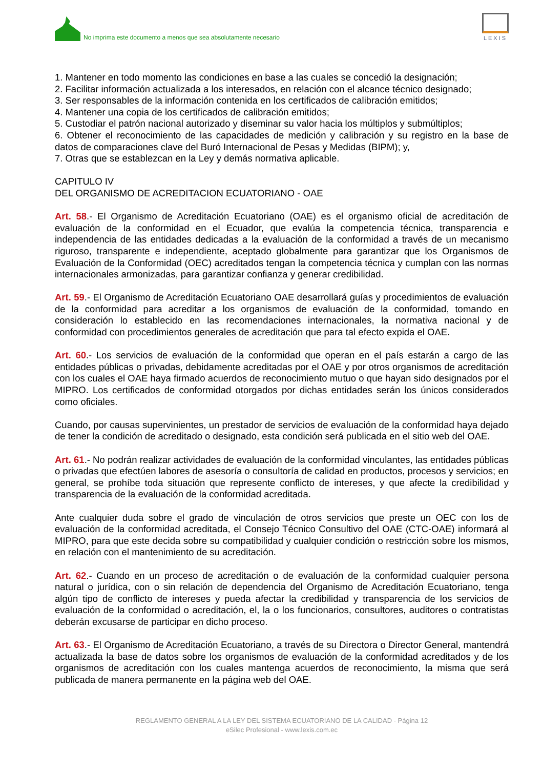No imprima este documento a menos que sea absolutamente necesario
LEXIS
1. Mantener en todo momento las condiciones en base a las cuales se concedió la designación;
2. Facilitar información actualizada a los interesados, en relación con el alcance técnico designado;
3. Ser responsables de la información contenida en los certificados de calibración emitidos;
4. Mantener una copia de los certificados de calibración emitidos;
5. Custodiar el patrón nacional autorizado y diseminar su valor hacia los múltiplos y submúltiplos;
6. Obtener el reconocimiento de las capacidades de medición y calibración y su registro en la base de datos de comparaciones clave del Buró Internacional de Pesas y Medidas (BIPM); y,
7. Otras que se establezcan en la Ley y demás normativa aplicable.
CAPITULO IV
DEL ORGANISMO DE ACREDITACION ECUATORIANO - OAE
Art. 58.- El Organismo de Acreditación Ecuatoriano (OAE) es el organismo oficial de acreditación de evaluación de la conformidad en el Ecuador, que evalúa la competencia técnica, transparencia e independencia de las entidades dedicadas a la evaluación de la conformidad a través de un mecanismo riguroso, transparente e independiente, aceptado globalmente para garantizar que los Organismos de Evaluación de la Conformidad (OEC) acreditados tengan la competencia técnica y cumplan con las normas internacionales armonizadas, para garantizar confianza y generar credibilidad.
Art. 59.- El Organismo de Acreditación Ecuatoriano OAE desarrollará guías y procedimientos de evaluación de la conformidad para acreditar a los organismos de evaluación de la conformidad, tomando en consideración lo establecido en las recomendaciones internacionales, la normativa nacional y de conformidad con procedimientos generales de acreditación que para tal efecto expida el OAE.
Art. 60.- Los servicios de evaluación de la conformidad que operan en el país estarán a cargo de las entidades públicas o privadas, debidamente acreditadas por el OAE y por otros organismos de acreditación con los cuales el OAE haya firmado acuerdos de reconocimiento mutuo o que hayan sido designados por el MIPRO. Los certificados de conformidad otorgados por dichas entidades serán los únicos considerados como oficiales.
Cuando, por causas supervinientes, un prestador de servicios de evaluación de la conformidad haya dejado de tener la condición de acreditado o designado, esta condición será publicada en el sitio web del OAE.
Art. 61.- No podrán realizar actividades de evaluación de la conformidad vinculantes, las entidades públicas o privadas que efectúen labores de asesoría o consultoría de calidad en productos, procesos y servicios; en general, se prohíbe toda situación que represente conflicto de intereses, y que afecte la credibilidad y transparencia de la evaluación de la conformidad acreditada.
Ante cualquier duda sobre el grado de vinculación de otros servicios que preste un OEC con los de evaluación de la conformidad acreditada, el Consejo Técnico Consultivo del OAE (CTC-OAE) informará al MIPRO, para que este decida sobre su compatibilidad y cualquier condición o restricción sobre los mismos, en relación con el mantenimiento de su acreditación.
Art. 62.- Cuando en un proceso de acreditación o de evaluación de la conformidad cualquier persona natural o jurídica, con o sin relación de dependencia del Organismo de Acreditación Ecuatoriano, tenga algún tipo de conflicto de intereses y pueda afectar la credibilidad y transparencia de los servicios de evaluación de la conformidad o acreditación, el, la o los funcionarios, consultores, auditores o contratistas deberán excusarse de participar en dicho proceso.
Art. 63.- El Organismo de Acreditación Ecuatoriano, a través de su Directora o Director General, mantendrá actualizada la base de datos sobre los organismos de evaluación de la conformidad acreditados y de los organismos de acreditación con los cuales mantenga acuerdos de reconocimiento, la misma que será publicada de manera permanente en la página web del OAE.
REGLAMENTO GENERAL A LA LEY DEL SISTEMA ECUATORIANO DE LA CALIDAD - Página 12
eSilec Profesional - www.lexis.com.ec